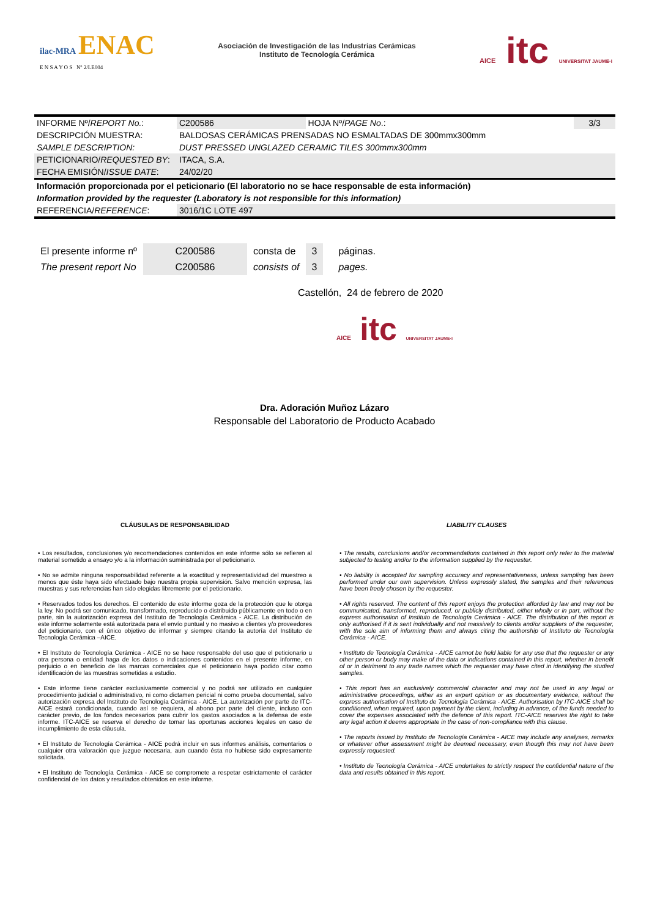ilac-MRA ENAC
E N S A Y O S Nº 2/LE004
Asociación de Investigación de las Industrias Cerámicas
Instituto de Tecnología Cerámica
AICE itc UNIVERSITAT JAUME·I
| INFORME Nº/ REPORT No. : | C200586 | HOJA Nº/ PAGE No .: | 3/3 |
| DESCRIPCIÓN MUESTRA: | BALDOSAS CERÁMICAS PRENSADAS NO ESMALTADAS DE 300mmx300mm | | |
| SAMPLE DESCRIPTION: | DUST PRESSED UNGLAZED CERAMIC TILES 300mmx300mm | | |
| PETICIONARIO/ REQUESTED BY : | ITACA, S.A. | | |
| FECHA EMISIÓN/ ISSUE DATE : | 24/02/20 | | |
| Información proporcionada por el peticionario (El laboratorio no se hace responsable de esta información) | | | |
| Information provided by the requester (Laboratory is not responsible for this information) | | | |
| REFERENCIA/ REFERENCE : | 3016/1C LOTE 497 | | |
| El presente informe nº | C200586 | consta de | 3 | páginas. |
| The present report No | C200586 | consists of | 3 | pages. |
Castellón, 24 de febrero de 2020
AICE itc UNIVERSITAT JAUME·I
Dra. Adoración Muñoz Lázaro
Responsable del Laboratorio de Producto Acabado
CLÁUSULAS DE RESPONSABILIDAD
• Los resultados, conclusiones y/o recomendaciones contenidos en este informe sólo se refieren al material sometido a ensayo y/o a la información suministrada por el peticionario.
• No se admite ninguna responsabilidad referente a la exactitud y representatividad del muestreo a menos que éste haya sido efectuado bajo nuestra propia supervisión. Salvo mención expresa, las muestras y sus referencias han sido elegidas libremente por el peticionario.
• Reservados todos los derechos. El contenido de este informe goza de la protección que le otorga la ley. No podrá ser comunicado, transformado, reproducido o distribuido públicamente en todo o en parte, sin la autorización expresa del Instituto de Tecnología Cerámica - AICE. La distribución de este informe solamente está autorizada para el envío puntual y no masivo a clientes y/o proveedores del peticionario, con el único objetivo de informar y siempre citando la autoría del Instituto de Tecnología Cerámica –AICE.
• El Instituto de Tecnología Cerámica - AICE no se hace responsable del uso que el peticionario u otra persona o entidad haga de los datos o indicaciones contenidos en el presente informe, en perjuicio o en beneficio de las marcas comerciales que el peticionario haya podido citar como identificación de las muestras sometidas a estudio.
• Este informe tiene carácter exclusivamente comercial y no podrá ser utilizado en cualquier procedimiento judicial o administrativo, ni como dictamen pericial ni como prueba documental, salvo autorización expresa del Instituto de Tecnología Cerámica - AICE. La autorización por parte de ITC-AICE estará condicionada, cuando así se requiera, al abono por parte del cliente, incluso con carácter previo, de los fondos necesarios para cubrir los gastos asociados a la defensa de este informe. ITC-AICE se reserva el derecho de tomar las oportunas acciones legales en caso de incumplimiento de esta cláusula.
• El Instituto de Tecnología Cerámica - AICE podrá incluir en sus informes análisis, comentarios o cualquier otra valoración que juzgue necesaria, aun cuando ésta no hubiese sido expresamente solicitada.
• El Instituto de Tecnología Cerámica - AICE se compromete a respetar estrictamente el carácter confidencial de los datos y resultados obtenidos en este informe.
LIABILITY CLAUSES
• The results, conclusions and/or recommendations contained in this report only refer to the material subjected to testing and/or to the information supplied by the requester.
• No liability is accepted for sampling accuracy and representativeness, unless sampling has been performed under our own supervision. Unless expressly stated, the samples and their references have been freely chosen by the requester.
• All rights reserved. The content of this report enjoys the protection afforded by law and may not be communicated, transformed, reproduced, or publicly distributed, either wholly or in part, without the express authorisation of Instituto de Tecnología Cerámica - AICE. The distribution of this report is only authorised if it is sent individually and not massively to clients and/or suppliers of the requester, with the sole aim of informing them and always citing the authorship of Instituto de Tecnología Cerámica - AICE.
• Instituto de Tecnología Cerámica - AICE cannot be held liable for any use that the requester or any other person or body may make of the data or indications contained in this report, whether in benefit of or in detriment to any trade names which the requester may have cited in identifying the studied samples.
• This report has an exclusively commercial character and may not be used in any legal or administrative proceedings, either as an expert opinion or as documentary evidence, without the express authorisation of Instituto de Tecnología Cerámica - AICE. Authorisation by ITC-AICE shall be conditioned, when required, upon payment by the client, including in advance, of the funds needed to cover the expenses associated with the defence of this report. ITC-AICE reserves the right to take any legal action it deems appropriate in the case of non-compliance with this clause.
• The reports issued by Instituto de Tecnología Cerámica - AICE may include any analyses, remarks or whatever other assessment might be deemed necessary, even though this may not have been expressly requested.
• Instituto de Tecnología Cerámica - AICE undertakes to strictly respect the confidential nature of the data and results obtained in this report.